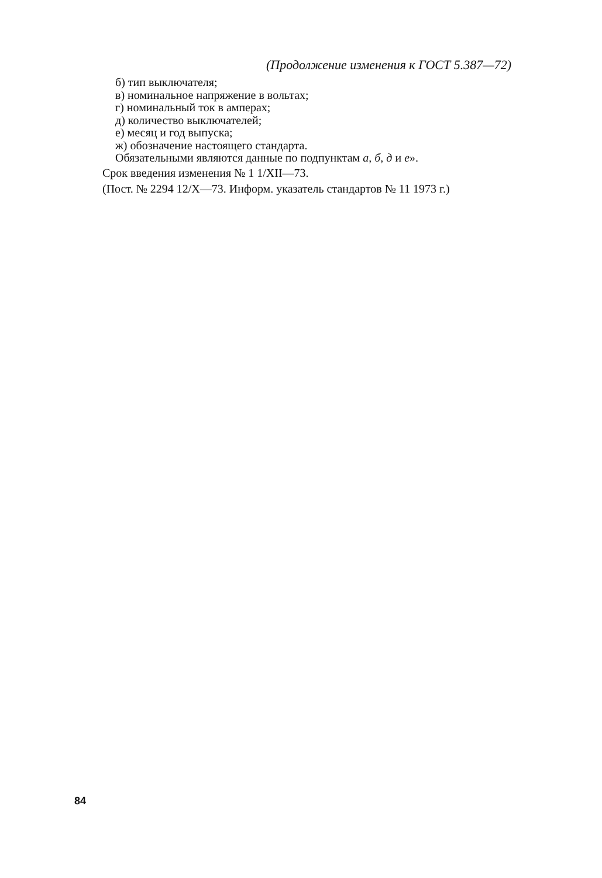(Продолжение изменения к ГОСТ 5.387—72)
б) тип выключателя;
в) номинальное напряжение в вольтах;
г) номинальный ток в амперах;
д) количество выключателей;
е) месяц и год выпуска;
ж) обозначение настоящего стандарта.
Обязательными являются данные по подпунктам а, б, д и е».
Срок введения изменения № 1 1/XII—73.
(Пост. № 2294 12/X—73. Информ. указатель стандартов № 11 1973 г.)
84